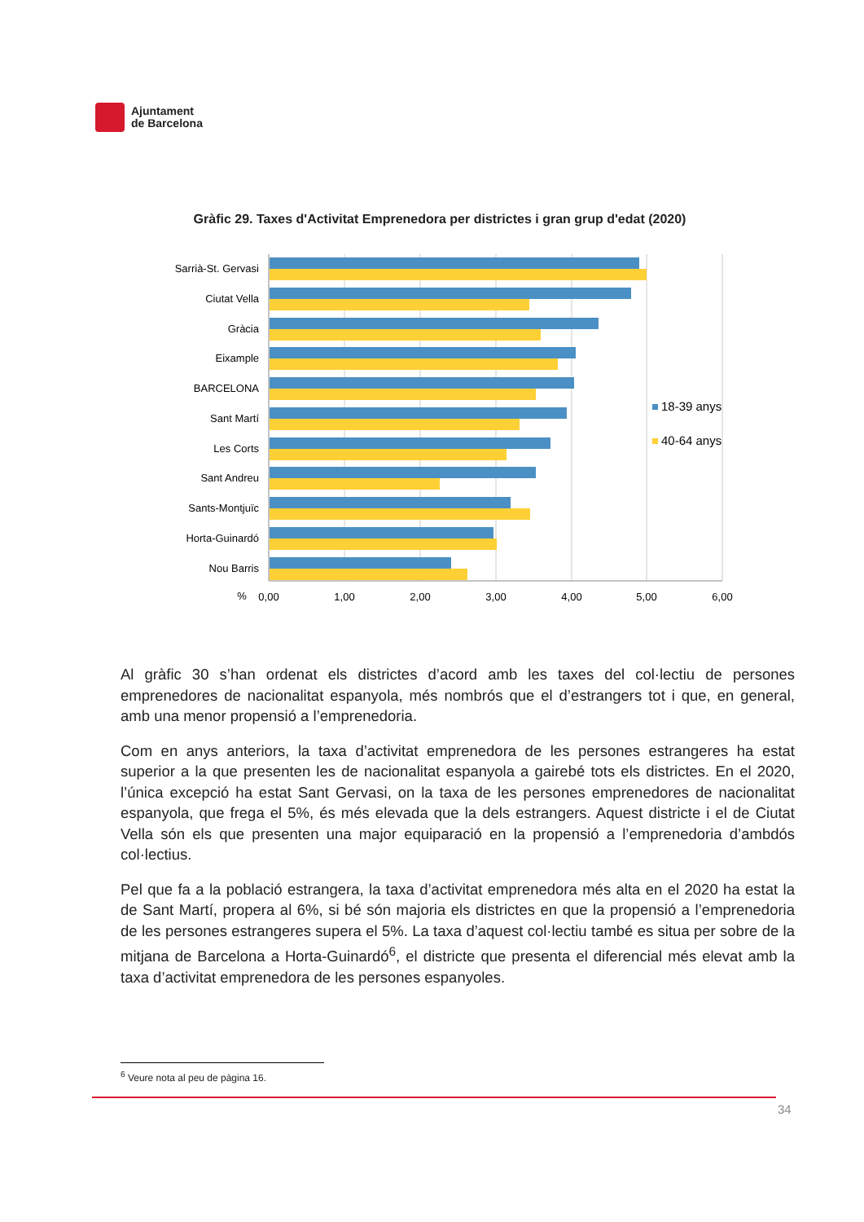Ajuntament
de Barcelona
Gràfic 29. Taxes d'Activitat Emprenedora per districtes i gran grup d'edat (2020)
Sarrià-St. Gervasi
Ciutat Vella
Gràcia
Eixample
BARCELONA
Sant Martí
Les Corts
Sant Andreu
Sants-Montjuïc
Horta-Guinardó
Nou Barris
%
0,00
1,00
2,00
3,00
4,00
5,00
6,00
18-39 anys
40-64 anys
Al gràfic 30 s’han ordenat els districtes d’acord amb les taxes del col·lectiu de persones emprenedores de nacionalitat espanyola, més nombrós que el d’estrangers tot i que, en general, amb una menor propensió a l’emprenedoria.
Com en anys anteriors, la taxa d’activitat emprenedora de les persones estrangeres ha estat superior a la que presenten les de nacionalitat espanyola a gairebé tots els districtes. En el 2020, l’única excepció ha estat Sant Gervasi, on la taxa de les persones emprenedores de nacionalitat espanyola, que frega el 5%, és més elevada que la dels estrangers. Aquest districte i el de Ciutat Vella són els que presenten una major equiparació en la propensió a l’emprenedoria d’ambdós col·lectius.
Pel que fa a la població estrangera, la taxa d’activitat emprenedora més alta en el 2020 ha estat la de Sant Martí, propera al 6%, si bé són majoria els districtes en que la propensió a l’emprenedoria de les persones estrangeres supera el 5%. La taxa d’aquest col·lectiu també es situa per sobre de la mitjana de Barcelona a Horta-Guinardó<sup>6</sup>, el districte que presenta el diferencial més elevat amb la taxa d’activitat emprenedora de les persones espanyoles.
<sup>6</sup> Veure nota al peu de pàgina 16.
34